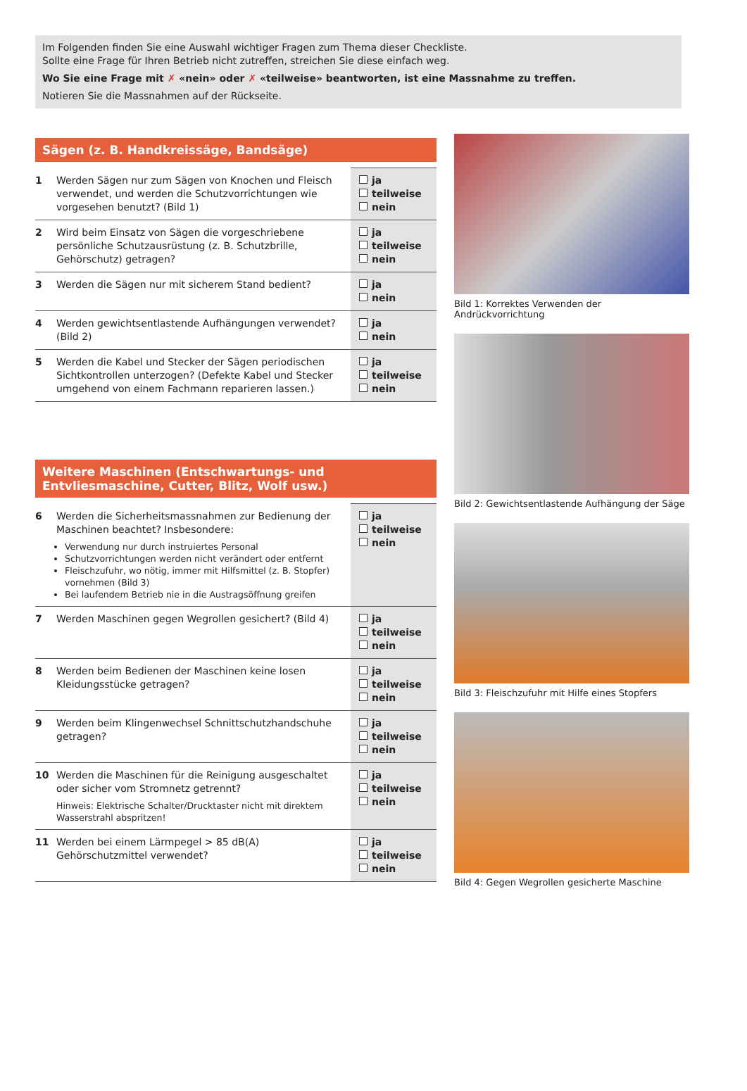Im Folgenden finden Sie eine Auswahl wichtiger Fragen zum Thema dieser Checkliste.
Sollte eine Frage für Ihren Betrieb nicht zutreffen, streichen Sie diese einfach weg.
Wo Sie eine Frage mit ✗ «nein» oder ✗ «teilweise» beantworten, ist eine Massnahme zu treffen.
Notieren Sie die Massnahmen auf der Rückseite.
Sägen (z. B. Handkreissäge, Bandsäge)
| 1 | Werden Sägen nur zum Sägen von Knochen und Fleisch verwendet, und werden die Schutzvorrichtungen wie vorgesehen benutzt? (Bild 1) | ja teilweise nein |
| 2 | Wird beim Einsatz von Sägen die vorgeschriebene persönliche Schutzausrüstung (z. B. Schutzbrille, Gehörschutz) getragen? | ja teilweise nein |
| 3 | Werden die Sägen nur mit sicherem Stand bedient? | ja nein |
| 4 | Werden gewichtsentlastende Aufhängungen verwendet? (Bild 2) | ja nein |
| 5 | Werden die Kabel und Stecker der Sägen periodischen Sichtkontrollen unterzogen? (Defekte Kabel und Stecker umgehend von einem Fachmann reparieren lassen.) | ja teilweise nein |
Weitere Maschinen (Entschwartungs- und Entvliesmaschine, Cutter, Blitz, Wolf usw.)
| 6 | Werden die Sicherheitsmassnahmen zur Bedienung der Maschinen beachtet? Insbesondere: Verwendung nur durch instruiertes Personal Schutzvorrichtungen werden nicht verändert oder entfernt Fleischzufuhr, wo nötig, immer mit Hilfsmittel (z. B. Stopfer) vornehmen (Bild 3) Bei laufendem Betrieb nie in die Austragsöffnung greifen | ja teilweise nein |
| 7 | Werden Maschinen gegen Wegrollen gesichert? (Bild 4) | ja teilweise nein |
| 8 | Werden beim Bedienen der Maschinen keine losen Kleidungsstücke getragen? | ja teilweise nein |
| 9 | Werden beim Klingenwechsel Schnittschutzhandschuhe getragen? | ja teilweise nein |
| 10 | Werden die Maschinen für die Reinigung ausgeschaltet oder sicher vom Stromnetz getrennt? Hinweis: Elektrische Schalter/Drucktaster nicht mit direktem Wasserstrahl abspritzen! | ja teilweise nein |
| 11 | Werden bei einem Lärmpegel > 85 dB(A) Gehörschutzmittel verwendet? | ja teilweise nein |
Bild 1: Korrektes Verwenden der Andrückvorrichtung
Bild 2: Gewichtsentlastende Aufhängung der Säge
Bild 3: Fleischzufuhr mit Hilfe eines Stopfers
Bild 4: Gegen Wegrollen gesicherte Maschine